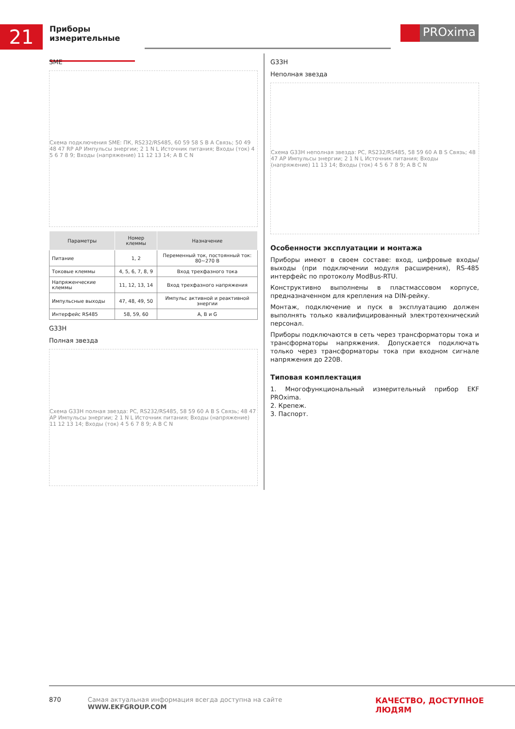21
Приборы измерительные
PROxima
SME
Схема подключения SME: ПК, RS232/RS485, 60 59 58 S B A Связь; 50 49 48 47 RP AP Импульсы энергии; 2 1 N L Источник питания; Входы (ток) 4 5 6 7 8 9; Входы (напряжение) 11 12 13 14; A B C N
| Параметры | Номер клеммы | Назначение |
| --- | --- | --- |
| Питание | 1, 2 | Переменный ток, постоянный ток: 80~270 В |
| Токовые клеммы | 4, 5, 6, 7, 8, 9 | Вход трехфазного тока |
| Напряженческие клеммы | 11, 12, 13, 14 | Вход трехфазного напряжения |
| Импульсные выходы | 47, 48, 49, 50 | Импульс активной и реактивной энергии |
| Интерфейс RS485 | 58, 59, 60 | A, B и G |
G33H
Полная звезда
Схема G33H полная звезда: PC, RS232/RS485, 58 59 60 A B S Связь; 48 47 AP Импульсы энергии; 2 1 N L Источник питания; Входы (напряжение) 11 12 13 14; Входы (ток) 4 5 6 7 8 9; A B C N
G33H
Неполная звезда
Схема G33H неполная звезда: PC, RS232/RS485, 58 59 60 A B S Связь; 48 47 AP Импульсы энергии; 2 1 N L Источник питания; Входы (напряжение) 11 13 14; Входы (ток) 4 5 6 7 8 9; A B C N
Особенности эксплуатации и монтажа
Приборы имеют в своем составе: вход, цифровые входы/выходы (при подключении модуля расширения), RS-485 интерфейс по протоколу ModBus-RTU.
Конструктивно выполнены в пластмассовом корпусе, предназна­ченном для крепления на DIN-рейку.
Монтаж, подключение и пуск в эксплуатацию должен выполнять только квалифицированный электротехнический персонал.
Приборы подключаются в сеть через трансформаторы тока и трансформаторы напряжения. Допускается подключать только через трансформаторы тока при входном сигнале напряжения до 220В.
Типовая комплектация
1. Многофункциональный измерительный прибор EKF PROxima.
2. Крепеж.
3. Паспорт.
870 Самая актуальная информация всегда доступна на сайте WWW.EKFGROUP.COM КАЧЕСТВО, ДОСТУПНОЕ ЛЮДЯМ